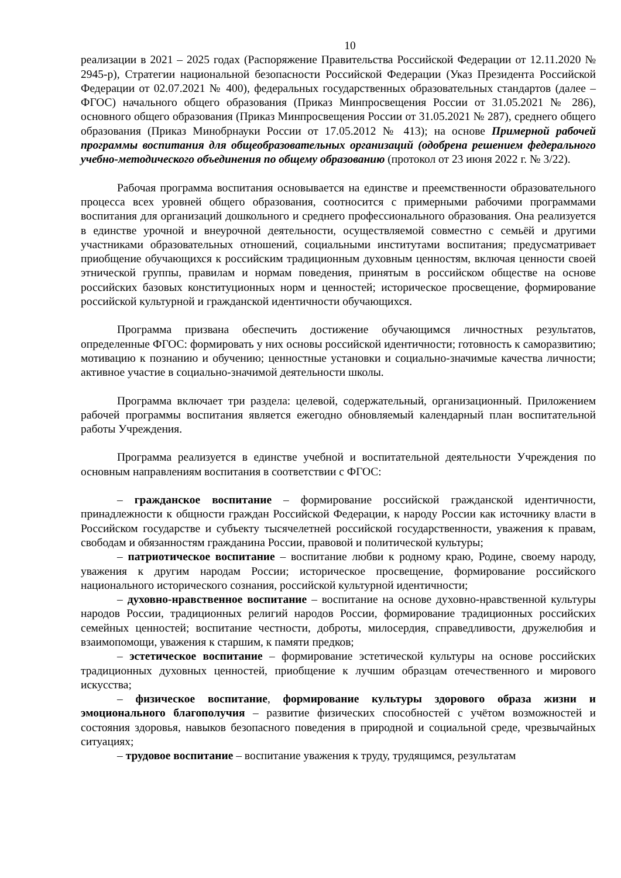10
реализации в 2021 – 2025 годах (Распоряжение Правительства Российской Федерации от 12.11.2020 № 2945-р), Стратегии национальной безопасности Российской Федерации (Указ Президента Российской Федерации от 02.07.2021 № 400), федеральных государственных образовательных стандартов (далее – ФГОС) начального общего образования (Приказ Минпросвещения России от 31.05.2021 № 286), основного общего образования (Приказ Минпросвещения России от 31.05.2021 № 287), среднего общего образования (Приказ Минобрнауки России от 17.05.2012 № 413); на основе Примерной рабочей программы воспитания для общеобразовательных организаций (одобрена решением федерального учебно-методического объединения по общему образованию (протокол от 23 июня 2022 г. № 3/22).
Рабочая программа воспитания основывается на единстве и преемственности образовательного процесса всех уровней общего образования, соотносится с примерными рабочими программами воспитания для организаций дошкольного и среднего профессионального образования. Она реализуется в единстве урочной и внеурочной деятельности, осуществляемой совместно с семьёй и другими участниками образовательных отношений, социальными институтами воспитания; предусматривает приобщение обучающихся к российским традиционным духовным ценностям, включая ценности своей этнической группы, правилам и нормам поведения, принятым в российском обществе на основе российских базовых конституционных норм и ценностей; историческое просвещение, формирование российской культурной и гражданской идентичности обучающихся.
Программа призвана обеспечить достижение обучающимся личностных результатов, определенные ФГОС: формировать у них основы российской идентичности; готовность к саморазвитию; мотивацию к познанию и обучению; ценностные установки и социально-значимые качества личности; активное участие в социально-значимой деятельности школы.
Программа включает три раздела: целевой, содержательный, организационный. Приложением рабочей программы воспитания является ежегодно обновляемый календарный план воспитательной работы Учреждения.
Программа реализуется в единстве учебной и воспитательной деятельности Учреждения по основным направлениям воспитания в соответствии с ФГОС:
– гражданское воспитание – формирование российской гражданской идентичности, принадлежности к общности граждан Российской Федерации, к народу России как источнику власти в Российском государстве и субъекту тысячелетней российской государственности, уважения к правам, свободам и обязанностям гражданина России, правовой и политической культуры;
– патриотическое воспитание – воспитание любви к родному краю, Родине, своему народу, уважения к другим народам России; историческое просвещение, формирование российского национального исторического сознания, российской культурной идентичности;
– духовно-нравственное воспитание – воспитание на основе духовно-нравственной культуры народов России, традиционных религий народов России, формирование традиционных российских семейных ценностей; воспитание честности, доброты, милосердия, справедливости, дружелюбия и взаимопомощи, уважения к старшим, к памяти предков;
– эстетическое воспитание – формирование эстетической культуры на основе российских традиционных духовных ценностей, приобщение к лучшим образцам отечественного и мирового искусства;
– физическое воспитание, формирование культуры здорового образа жизни и эмоционального благополучия – развитие физических способностей с учётом возможностей и состояния здоровья, навыков безопасного поведения в природной и социальной среде, чрезвычайных ситуациях;
– трудовое воспитание – воспитание уважения к труду, трудящимся, результатам